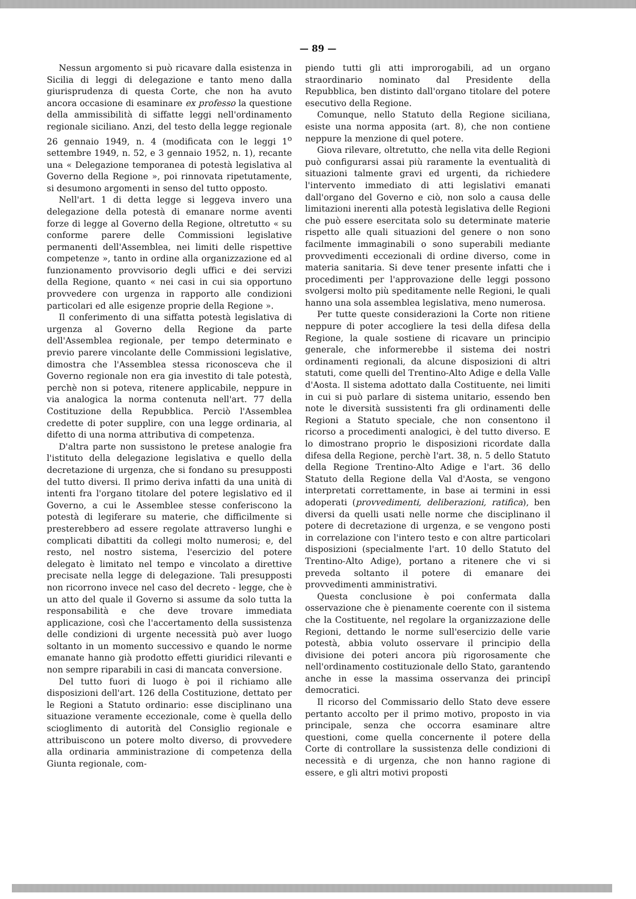— 89 —
Nessun argomento si può ricavare dalla esistenza in Sicilia di leggi di delegazione e tanto meno dalla giurisprudenza di questa Corte, che non ha avuto ancora occasione di esaminare ex professo la questione della ammissibilità di siffatte leggi nell'ordinamento regionale siciliano. Anzi, del testo della legge regionale 26 gennaio 1949, n. 4 (modificata con le leggi 1<sup>o</sup> settembre 1949, n. 52, e 3 gennaio 1952, n. 1), recante una « Delegazione temporanea di potestà legislativa al Governo della Regione », poi rinnovata ripetutamente, si desumono argomenti in senso del tutto opposto.
Nell'art. 1 di detta legge si leggeva invero una delegazione della potestà di emanare norme aventi forze di legge al Governo della Regione, oltretutto « su conforme parere delle Commissioni legislative permanenti dell'Assemblea, nei limiti delle rispettive competenze », tanto in ordine alla organizzazione ed al funzionamento provvisorio degli uffici e dei servizi della Regione, quanto « nei casi in cui sia opportuno provvedere con urgenza in rapporto alle condizioni particolari ed alle esigenze proprie della Regione ».
Il conferimento di una siffatta potestà legislativa di urgenza al Governo della Regione da parte dell'Assemblea regionale, per tempo determinato e previo parere vincolante delle Commissioni legislative, dimostra che l'Assemblea stessa riconosceva che il Governo regionale non era gia investito di tale potestà, perchè non si poteva, ritenere applicabile, neppure in via analogica la norma contenuta nell'art. 77 della Costituzione della Repubblica. Perciò l'Assemblea credette di poter supplire, con una legge ordinaria, al difetto di una norma attributiva di competenza.
D'altra parte non sussistono le pretese analogie fra l'istituto della delegazione legislativa e quello della decretazione di urgenza, che si fondano su presupposti del tutto diversi. Il primo deriva infatti da una unità di intenti fra l'organo titolare del potere legislativo ed il Governo, a cui le Assemblee stesse conferiscono la potestà di legiferare su materie, che difficilmente si presterebbero ad essere regolate attraverso lunghi e complicati dibattiti da collegi molto numerosi; e, del resto, nel nostro sistema, l'esercizio del potere delegato è limitato nel tempo e vincolato a direttive precisate nella legge di delegazione. Tali presupposti non ricorrono invece nel caso del decreto - legge, che è un atto del quale il Governo si assume da solo tutta la responsabilità e che deve trovare immediata applicazione, così che l'accertamento della sussistenza delle condizioni di urgente necessità può aver luogo soltanto in un momento successivo e quando le norme emanate hanno già prodotto effetti giuridici rilevanti e non sempre riparabili in casi di mancata conversione.
Del tutto fuori di luogo è poi il richiamo alle disposizioni dell'art. 126 della Costituzione, dettato per le Regioni a Statuto ordinario: esse disciplinano una situazione veramente eccezionale, come è quella dello scioglimento di autorità del Consiglio regionale e attribuiscono un potere molto diverso, di provvedere alla ordinaria amministrazione di competenza della Giunta regionale, com-
piendo tutti gli atti improrogabili, ad un organo straordinario nominato dal Presidente della Repubblica, ben distinto dall'organo titolare del potere esecutivo della Regione.
Comunque, nello Statuto della Regione siciliana, esiste una norma apposita (art. 8), che non contiene neppure la menzione di quel potere.
Giova rilevare, oltretutto, che nella vita delle Regioni può configurarsi assai più raramente la eventualità di situazioni talmente gravi ed urgenti, da richiedere l'intervento immediato di atti legislativi emanati dall'organo del Governo e ciò, non solo a causa delle limitazioni inerenti alla potestà legislativa delle Regioni che può essere esercitata solo su determinate materie rispetto alle quali situazioni del genere o non sono facilmente immaginabili o sono superabili mediante provvedimenti eccezionali di ordine diverso, come in materia sanitaria. Si deve tener presente infatti che i procedimenti per l'approvazione delle leggi possono svolgersi molto più speditamente nelle Regioni, le quali hanno una sola assemblea legislativa, meno numerosa.
Per tutte queste considerazioni la Corte non ritiene neppure di poter accogliere la tesi della difesa della Regione, la quale sostiene di ricavare un principio generale, che informerebbe il sistema dei nostri ordinamenti regionali, da alcune disposizioni di altri statuti, come quelli del Trentino-Alto Adige e della Valle d'Aosta. Il sistema adottato dalla Costituente, nei limiti in cui si può parlare di sistema unitario, essendo ben note le diversità sussistenti fra gli ordinamenti delle Regioni a Statuto speciale, che non consentono il ricorso a procedimenti analogici, è del tutto diverso. E lo dimostrano proprio le disposizioni ricordate dalla difesa della Regione, perchè l'art. 38, n. 5 dello Statuto della Regione Trentino-Alto Adige e l'art. 36 dello Statuto della Regione della Val d'Aosta, se vengono interpretati correttamente, in base ai termini in essi adoperati (provvedimenti, deliberazioni, ratifica), ben diversi da quelli usati nelle norme che disciplinano il potere di decretazione di urgenza, e se vengono posti in correlazione con l'intero testo e con altre particolari disposizioni (specialmente l'art. 10 dello Statuto del Trentino-Alto Adige), portano a ritenere che vi si preveda soltanto il potere di emanare dei provvedimenti amministrativi.
Questa conclusione è poi confermata dalla osservazione che è pienamente coerente con il sistema che la Costituente, nel regolare la organizzazione delle Regioni, dettando le norme sull'esercizio delle varie potestà, abbia voluto osservare il principio della divisione dei poteri ancora più rigorosamente che nell'ordinamento costituzionale dello Stato, garantendo anche in esse la massima osservanza dei principî democratici.
Il ricorso del Commissario dello Stato deve essere pertanto accolto per il primo motivo, proposto in via principale, senza che occorra esaminare altre questioni, come quella concernente il potere della Corte di controllare la sussistenza delle condizioni di necessità e di urgenza, che non hanno ragione di essere, e gli altri motivi proposti